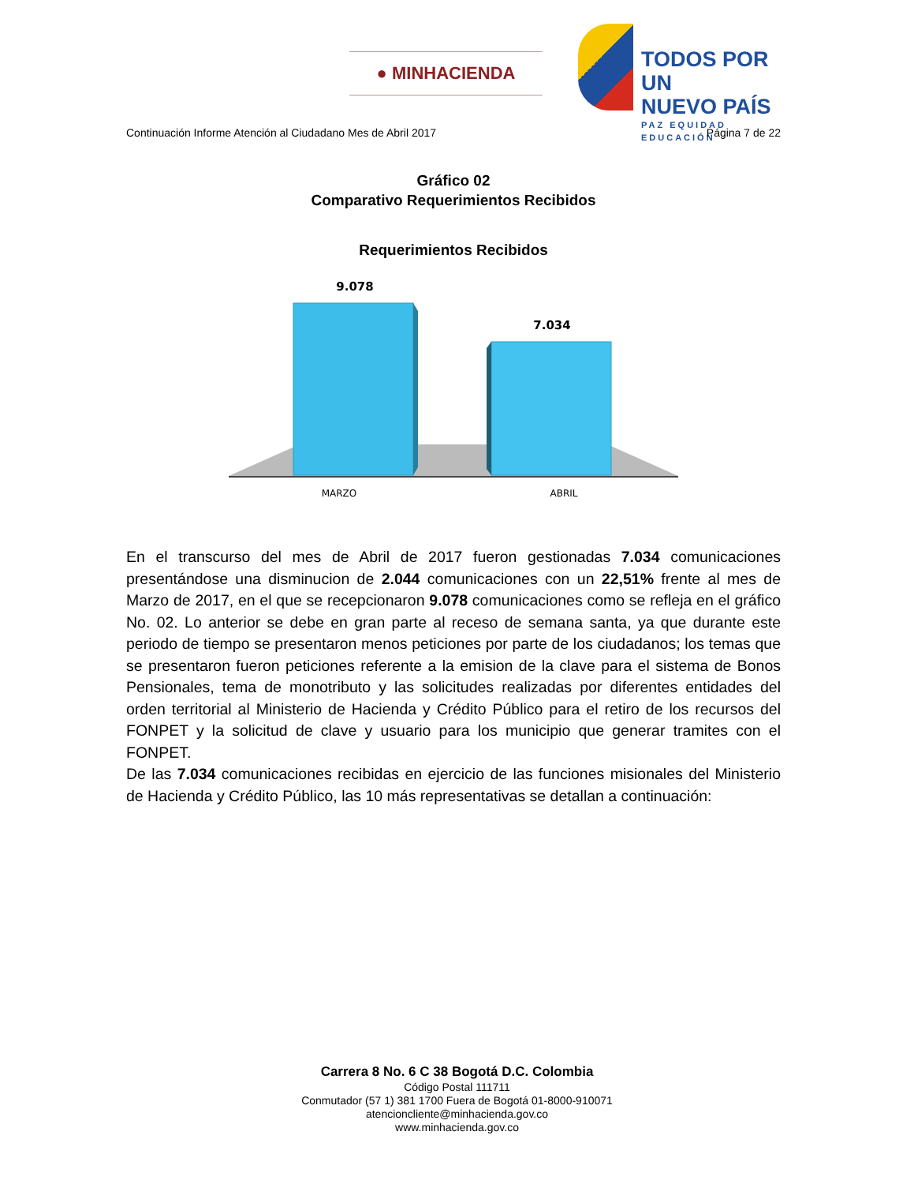● MINHACIENDA
TODOS POR UN
NUEVO PAÍS
PAZ EQUIDAD EDUCACIÓN
Continuación Informe Atención al Ciudadano Mes de Abril 2017 Página 7 de 22
Gráfico 02
Comparativo Requerimientos Recibidos
Requerimientos Recibidos
9.078
7.034
MARZO
ABRIL
En el transcurso del mes de Abril de 2017 fueron gestionadas 7.034 comunicaciones presentándose una disminucion de 2.044 comunicaciones con un 22,51% frente al mes de Marzo de 2017, en el que se recepcionaron 9.078 comunicaciones como se refleja en el gráfico No. 02. Lo anterior se debe en gran parte al receso de semana santa, ya que durante este periodo de tiempo se presentaron menos peticiones por parte de los ciudadanos; los temas que se presentaron fueron peticiones referente a la emision de la clave para el sistema de Bonos Pensionales, tema de monotributo y las solicitudes realizadas por diferentes entidades del orden territorial al Ministerio de Hacienda y Crédito Público para el retiro de los recursos del FONPET y la solicitud de clave y usuario para los municipio que generar tramites con el FONPET.
De las 7.034 comunicaciones recibidas en ejercicio de las funciones misionales del Ministerio de Hacienda y Crédito Público, las 10 más representativas se detallan a continuación:
Carrera 8 No. 6 C 38 Bogotá D.C. Colombia
Código Postal 111711
Conmutador (57 1) 381 1700 Fuera de Bogotá 01-8000-910071
atencioncliente@minhacienda.gov.co
www.minhacienda.gov.co